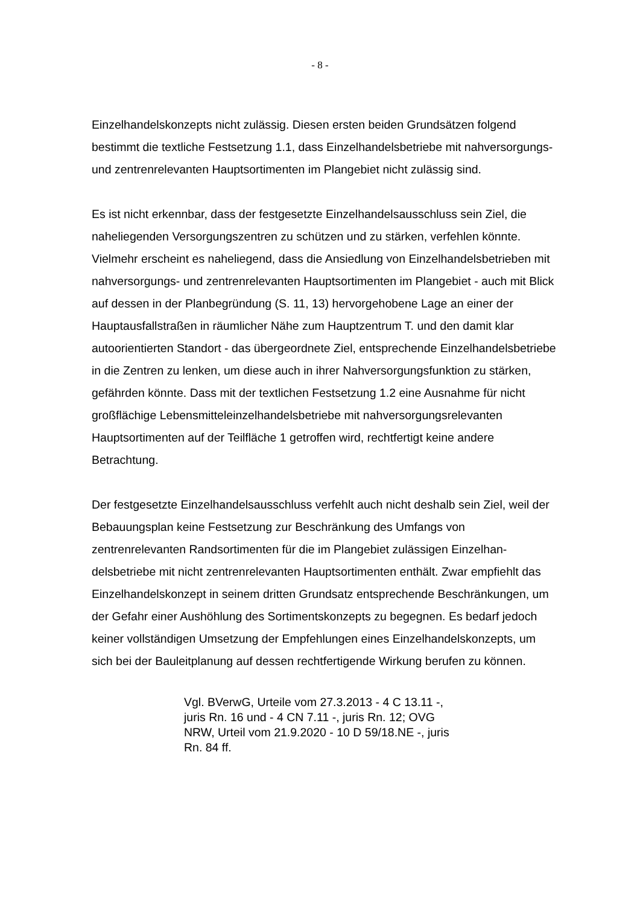- 8 -
Einzelhandelskonzepts nicht zulässig. Diesen ersten beiden Grundsätzen folgend bestimmt die textliche Festsetzung 1.1, dass Einzelhandelsbetriebe mit nahver­sorgungs- und zentrenrelevanten Hauptsortimenten im Plangebiet nicht zulässig sind.
Es ist nicht erkennbar, dass der festgesetzte Einzelhandelsausschluss sein Ziel, die naheliegenden Versorgungszentren zu schützen und zu stärken, verfehlen könnte. Vielmehr erscheint es naheliegend, dass die Ansiedlung von Einzelhan­delsbetrieben mit nahversorgungs- und zentrenrelevanten Hauptsortimenten im Plangebiet - auch mit Blick auf dessen in der Planbegründung (S. 11, 13) hervor­gehobene Lage an einer der Hauptausfallstraßen in räumlicher Nähe zum Haupt­zentrum T. und den damit klar autoorientierten Standort - das übergeordnete Ziel, entsprechende Einzelhandelsbetriebe in die Zentren zu lenken, um diese auch in ihrer Nahversorgungsfunktion zu stärken, gefährden könnte. Dass mit der textli­chen Festsetzung 1.2 eine Ausnahme für nicht großflächige Lebensmitteleinzel­handelsbetriebe mit nahversorgungsrelevanten Hauptsortimenten auf der Teilflä­che 1 getroffen wird, rechtfertigt keine andere Betrachtung.
Der festgesetzte Einzelhandelsausschluss verfehlt auch nicht deshalb sein Ziel, weil der Bebauungsplan keine Festsetzung zur Beschränkung des Umfangs von zentrenrelevanten Randsortimenten für die im Plangebiet zulässigen Einzelhan­delsbetriebe mit nicht zentrenrelevanten Hauptsortimenten enthält. Zwar emp­fiehlt das Einzelhandelskonzept in seinem dritten Grundsatz entsprechende Be­schränkungen, um der Gefahr einer Aushöhlung des Sortimentskonzepts zu be­gegnen. Es bedarf jedoch keiner vollständigen Umsetzung der Empfehlungen ei­nes Einzelhandelskonzepts, um sich bei der Bauleitplanung auf dessen rechtferti­gende Wirkung berufen zu können.
Vgl. BVerwG, Urteile vom 27.3.2013 - 4 C 13.11 -, juris Rn. 16 und - 4 CN 7.11 -, juris Rn. 12; OVG NRW, Urteil vom 21.9.2020 - 10 D 59/18.NE -, ju­ris Rn. 84 ff.